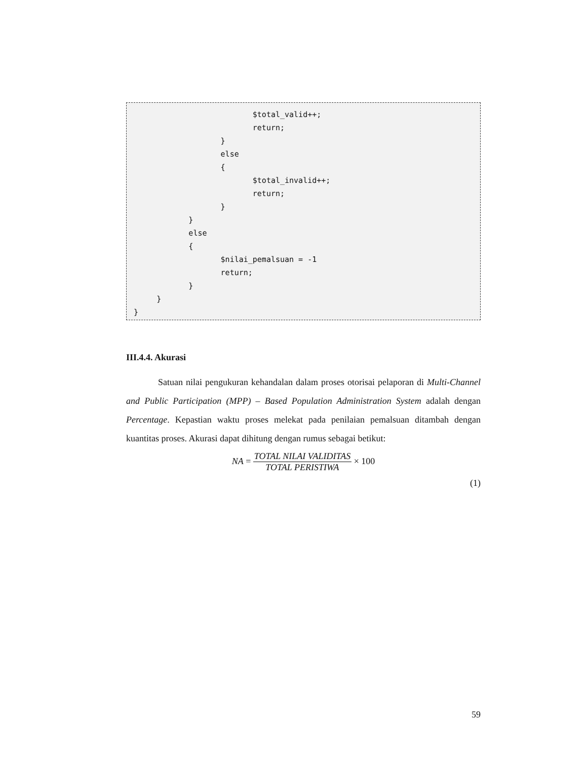$total_valid++;
                          return;
                   }
                   else
                   {
                          $total_invalid++;
                          return;
                   }
            }
            else
            {
                   $nilai_pemalsuan = -1
                   return;
            }
     }
}
III.4.4. Akurasi
Satuan nilai pengukuran kehandalan dalam proses otorisai pelaporan di Multi-Channel and Public Participation (MPP) – Based Population Administration System adalah dengan Percentage. Kepastian waktu proses melekat pada penilaian pemalsuan ditambah dengan kuantitas proses. Akurasi dapat dihitung dengan rumus sebagai betikut:
NA = TOTAL NILAI VALIDITAS TOTAL PERISTIWA × 100
(1)
59